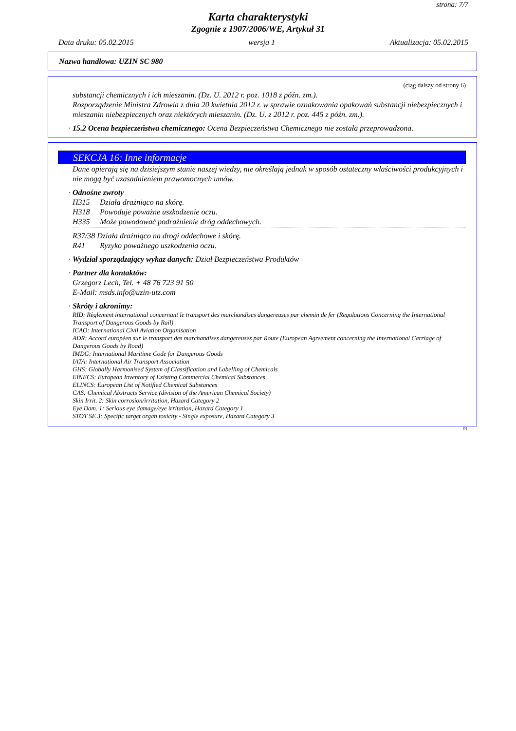strona: 7/7
Karta charakterystyki
Zgognie z 1907/2006/WE, Artykuł 31
Data druku: 05.02.2015 wersja 1 Aktualizacja: 05.02.2015
Nazwa handlowa: UZIN SC 980
(ciąg dalszy od strony 6)
substancji chemicznych i ich mieszanin. (Dz. U. 2012 r. poz. 1018 z późn. zm.).
Rozporządzenie Ministra Zdrowia z dnia 20 kwietnia 2012 r. w sprawie oznakowania opakowań substancji niebezpiecznych i mieszanin niebezpiecznych oraz niektórych mieszanin. (Dz. U. z 2012 r. poz. 445 z późn. zm.).
· 15.2 Ocena bezpieczeństwa chemicznego: Ocena Bezpieczeństwa Chemicznego nie została przeprowadzona.
SEKCJA 16: Inne informacje
Dane opierają się na dzisiejszym stanie naszej wiedzy, nie określają jednak w sposób ostateczny właściwości produkcyjnych i nie mogą być uzasadnieniem prawomocnych umów.
· Odnośne zwroty
H315 Działa drażniąco na skórę.
H318 Powoduje poważne uszkodzenie oczu.
H335 Może powodować podrażnienie dróg oddechowych.
R37/38 Działa drażniąco na drogi oddechowe i skórę.
R41 Ryzyko poważnego uszkodzenia oczu.
· Wydział sporządzający wykaz danych: Dział Bezpieczeństwa Produktów
· Partner dla kontaktów:
Grzegorz Lech, Tel. + 48 76 723 91 50
E-Mail: msds.info@uzin-utz.com
· Skróty i akronimy:
RID: Règlement international concernant le transport des marchandises dangereuses par chemin de fer (Regulations Concerning the International Transport of Dangerous Goods by Rail)
ICAO: International Civil Aviation Organisation
ADR: Accord européen sur le transport des marchandises dangereuses par Route (European Agreement concerning the International Carriage of Dangerous Goods by Road)
IMDG: International Maritime Code for Dangerous Goods
IATA: International Air Transport Association
GHS: Globally Harmonised System of Classification and Labelling of Chemicals
EINECS: European Inventory of Existing Commercial Chemical Substances
ELINCS: European List of Notified Chemical Substances
CAS: Chemical Abstracts Service (division of the American Chemical Society)
Skin Irrit. 2: Skin corrosion/irritation, Hazard Category 2
Eye Dam. 1: Serious eye damage/eye irritation, Hazard Category 1
STOT SE 3: Specific target organ toxicity - Single exposure, Hazard Category 3
PL